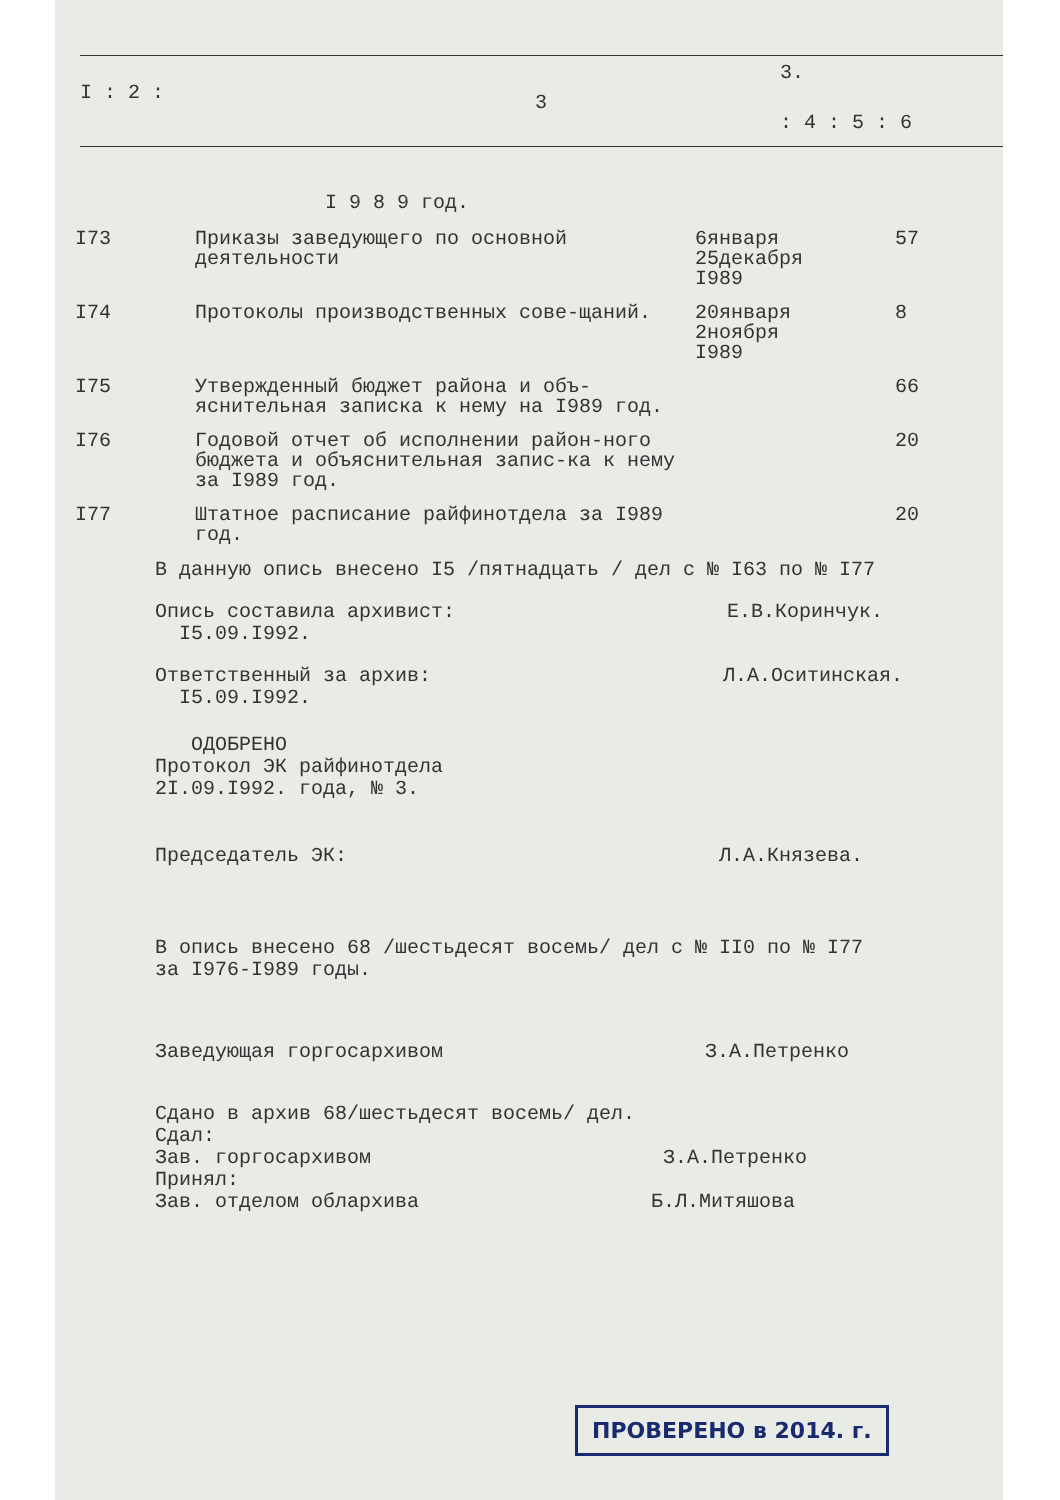I : 2 : 3
3.
: 4 : 5 : 6
I 9 8 9 год.
| I73 | Приказы заведующего по основной деятельности | 6января 25декабря I989 | 57 |
| I74 | Протоколы производственных сове-щаний. | 20января 2ноября I989 | 8 |
| I75 | Утвержденный бюджет района и объ-яснительная записка к нему на I989 год. | | 66 |
| I76 | Годовой отчет об исполнении район-ного бюджета и объяснительная запис-ка к нему за I989 год. | | 20 |
| I77 | Штатное расписание райфинотдела за I989 год. | | 20 |
В данную опись внесено I5 /пятнадцать / дел с № I63 по № I77
Опись составила архивист: Е.В.Коринчук.
I5.09.I992.
Ответственный за архив: Л.А.Оситинская.
I5.09.I992.
ОДОБРЕНО
Протокол ЭК райфинотдела
2I.09.I992. года, № 3.
Председатель ЭК: Л.А.Князева.
В опись внесено 68 /шестьдесят восемь/ дел с № II0 по № I77
за I976-I989 годы.
Заведующая горгосархивом З.А.Петренко
Сдано в архив 68/шестьдесят восемь/ дел.
Сдал:
Зав. горгосархивом З.А.Петренко
Принял:
Зав. отделом облархива Б.Л.Митяшова
ПРОВЕРЕНО в 2014. г.